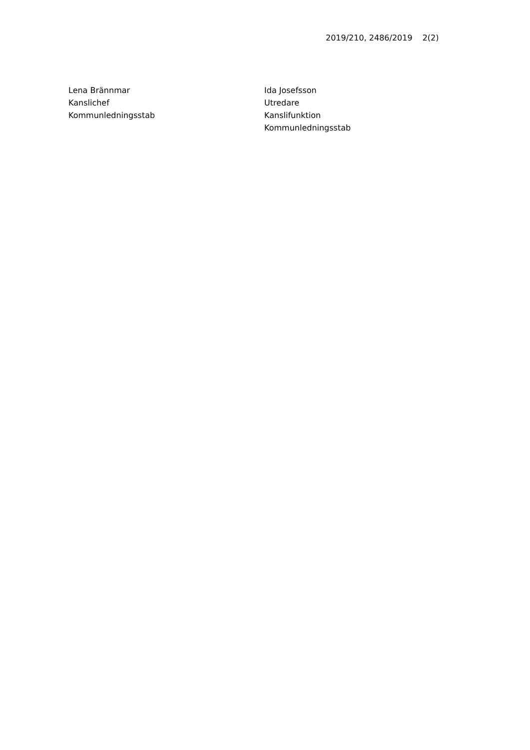2019/210, 2486/2019 2(2)
Lena Brännmar
Kanslichef
Kommunledningsstab
Ida Josefsson
Utredare
Kanslifunktion
Kommunledningsstab